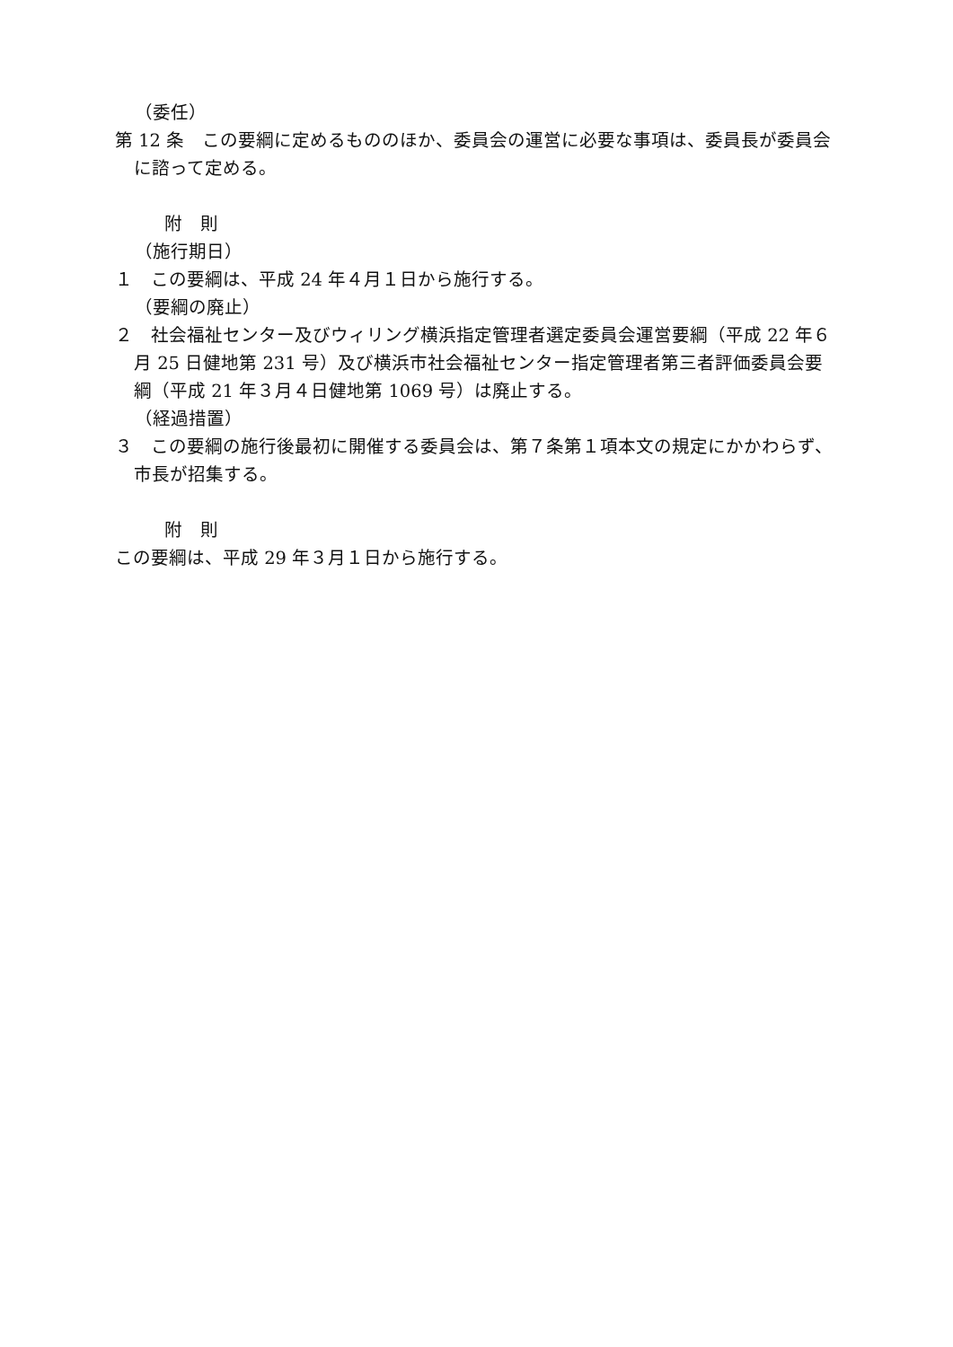（委任）
第 12 条　この要綱に定めるもののほか、委員会の運営に必要な事項は、委員長が委員会に諮って定める。
附　則
（施行期日）
１　この要綱は、平成 24 年４月１日から施行する。
（要綱の廃止）
２　社会福祉センター及びウィリング横浜指定管理者選定委員会運営要綱（平成 22 年６月 25 日健地第 231 号）及び横浜市社会福祉センター指定管理者第三者評価委員会要綱（平成 21 年３月４日健地第 1069 号）は廃止する。
（経過措置）
３　この要綱の施行後最初に開催する委員会は、第７条第１項本文の規定にかかわらず、市長が招集する。
附　則
この要綱は、平成 29 年３月１日から施行する。